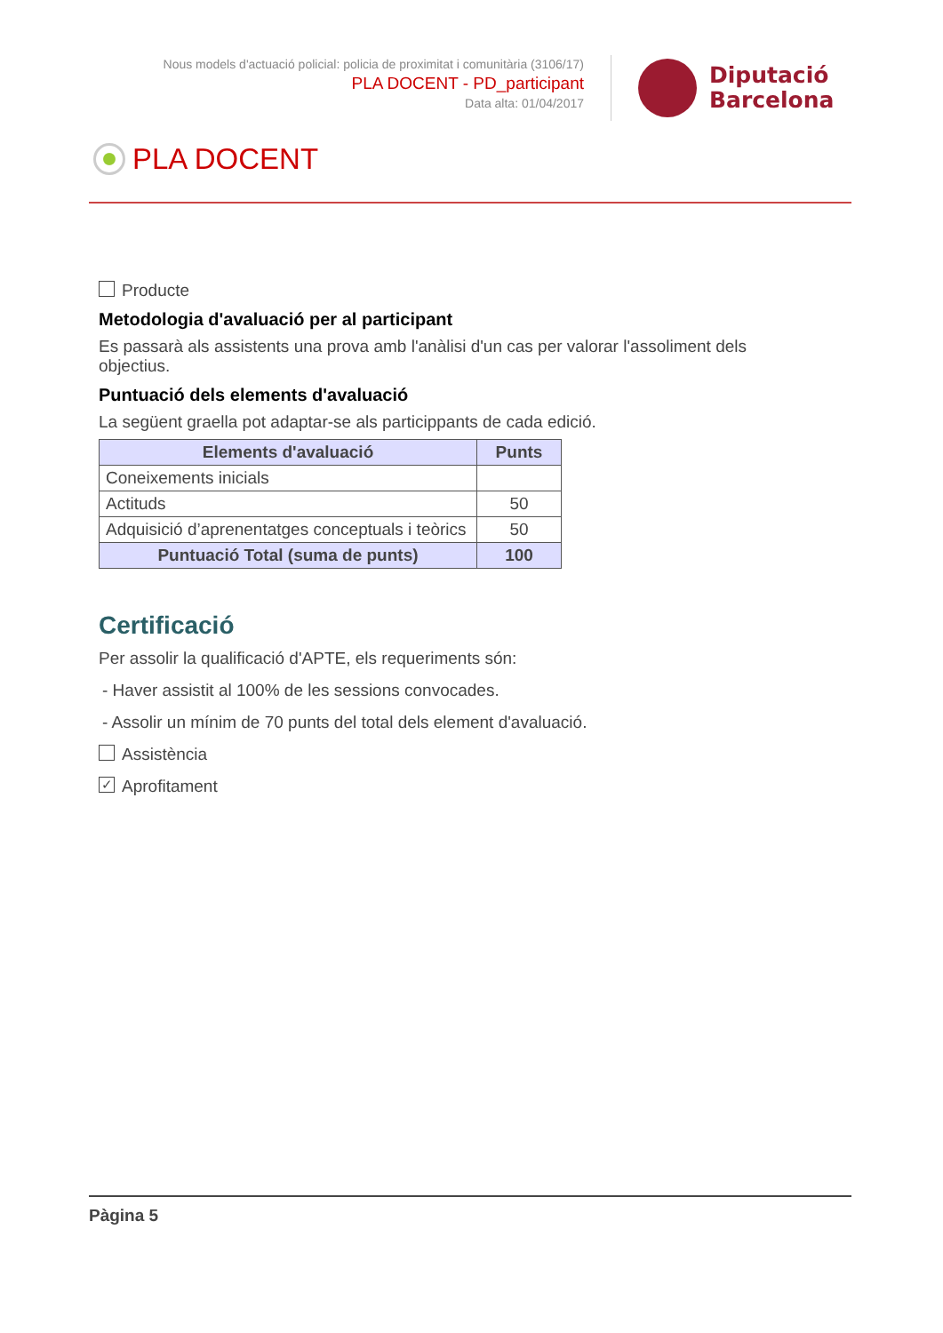Nous models d'actuació policial: policia de proximitat i comunitària (3106/17)
PLA DOCENT - PD_participant
Data alta: 01/04/2017
Diputació
Barcelona
PLA DOCENT
Producte
Metodologia d'avaluació per al participant
Es passarà als assistents una prova amb l'anàlisi d'un cas per valorar l'assoliment dels objectius.
Puntuació dels elements d'avaluació
La següent graella pot adaptar-se als particippants de cada edició.
| Elements d'avaluació | Punts |
| --- | --- |
| Coneixements inicials | |
| Actituds | 50 |
| Adquisició d’aprenentatges conceptuals i teòrics | 50 |
| Puntuació Total (suma de punts) | 100 |
Certificació
Per assolir la qualificació d'APTE, els requeriments són:
- Haver assistit al 100% de les sessions convocades.
- Assolir un mínim de 70 punts del total dels element d'avaluació.
Assistència
✓ Aprofitament
Pàgina 5